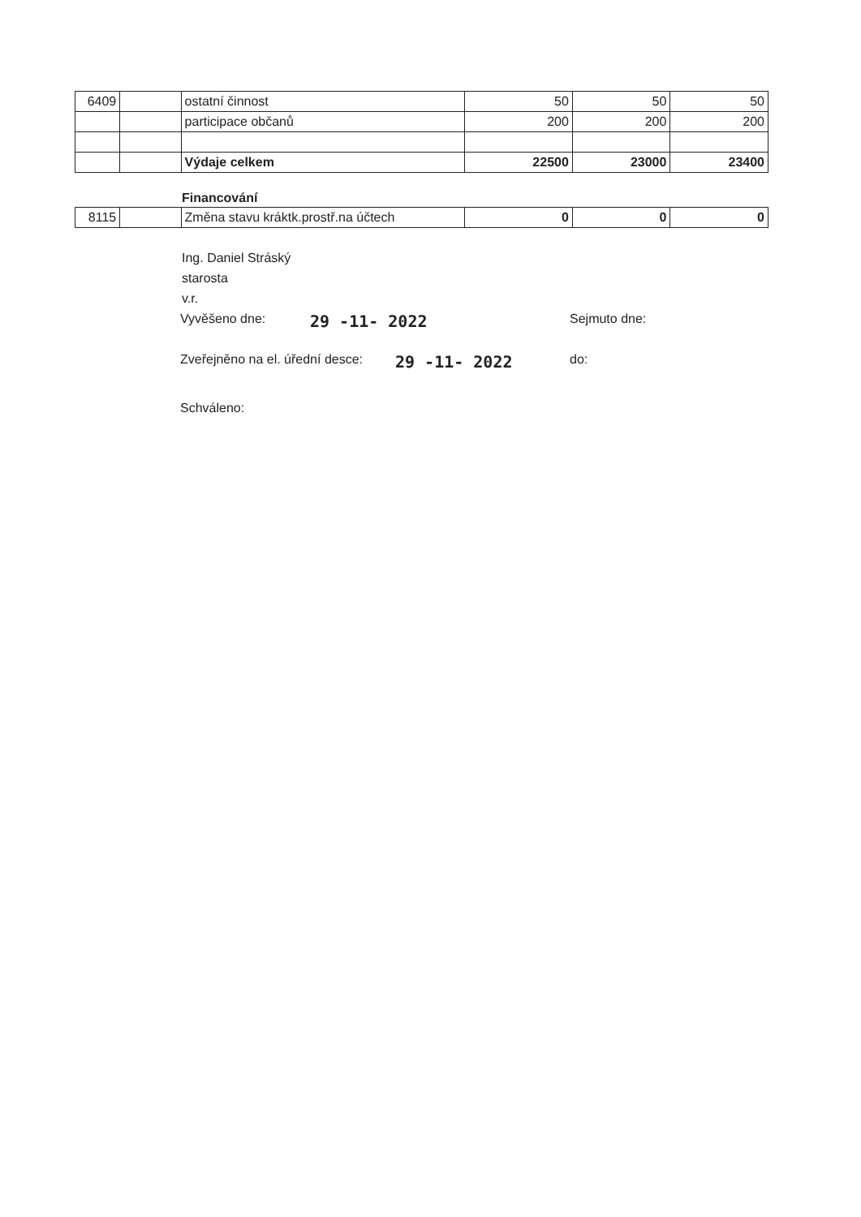| 6409 | | ostatní činnost | 50 | 50 | 50 |
| | | participace občanů | 200 | 200 | 200 |
| | | Výdaje celkem | 22500 | 23000 | 23400 |
Financování
| 8115 | | Změna stavu kráktk.prostř.na účtech | 0 | 0 | 0 |
Ing. Daniel Stráský
starosta
v.r.
Vyvěšeno dne: 29 -11- 2022 Sejmuto dne:
Zveřejněno na el. úřední desce: 29 -11- 2022 do:
Schváleno: